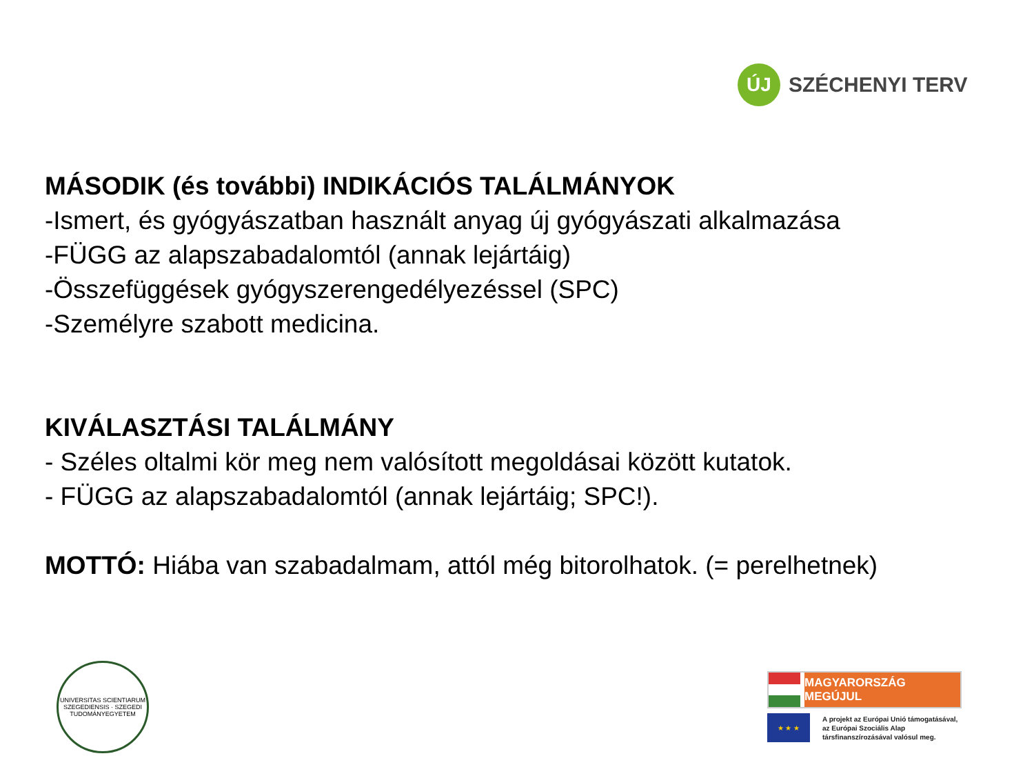ÚJ
SZÉCHENYI TERV
MÁSODIK (és további) INDIKÁCIÓS TALÁLMÁNYOK
-Ismert, és gyógyászatban használt anyag új gyógyászati alkalmazása
-FÜGG az alapszabadalomtól (annak lejártáig)
-Összefüggések gyógyszerengedélyezéssel (SPC)
-Személyre szabott medicina.
KIVÁLASZTÁSI TALÁLMÁNY
- Széles oltalmi kör meg nem valósított megoldásai között kutatok.
- FÜGG az alapszabadalomtól (annak lejártáig; SPC!).
MOTTÓ: Hiába van szabadalmam, attól még bitorolhatok. (= perelhetnek)
UNIVERSITAS SCIENTIARUM SZEGEDIENSIS · SZEGEDI TUDOMÁNYEGYETEM
MAGYARORSZÁG MEGÚJUL
★ ★ ★
A projekt az Európai Unió támogatásával,
az Európai Szociális Alap
társfinanszírozásával valósul meg.